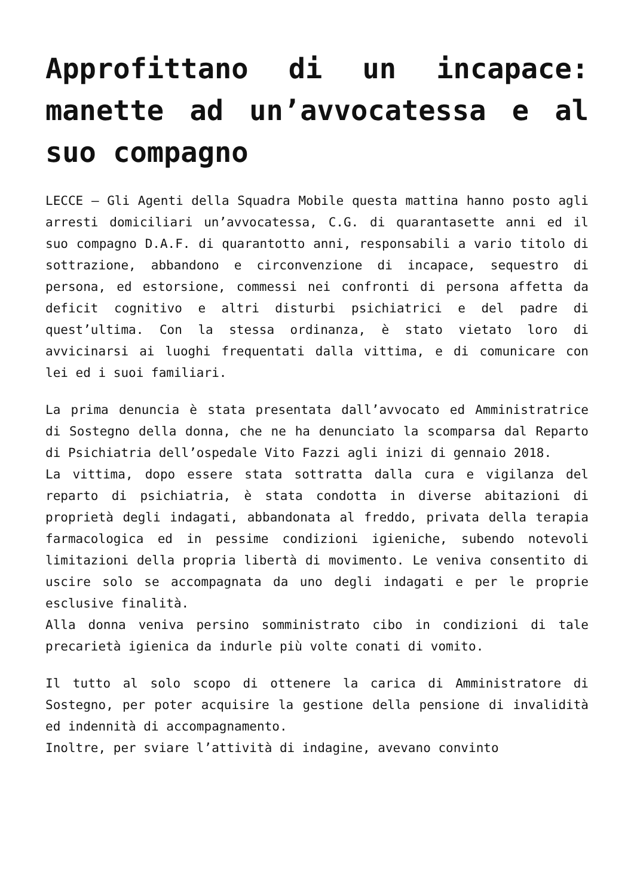Approfittano di un incapace: manette ad un’avvocatessa e al suo compagno
LECCE – Gli Agenti della Squadra Mobile questa mattina hanno posto agli arresti domiciliari un’avvocatessa, C.G. di quarantasette anni ed il suo compagno D.A.F. di quarantotto anni, responsabili a vario titolo di sottrazione, abbandono e circonvenzione di incapace, sequestro di persona, ed estorsione, commessi nei confronti di persona affetta da deficit cognitivo e altri disturbi psichiatrici e del padre di quest’ultima. Con la stessa ordinanza, è stato vietato loro di avvicinarsi ai luoghi frequentati dalla vittima, e di comunicare con lei ed i suoi familiari.
La prima denuncia è stata presentata dall’avvocato ed Amministratrice di Sostegno della donna, che ne ha denunciato la scomparsa dal Reparto di Psichiatria dell’ospedale Vito Fazzi agli inizi di gennaio 2018.
La vittima, dopo essere stata sottratta dalla cura e vigilanza del reparto di psichiatria, è stata condotta in diverse abitazioni di proprietà degli indagati, abbandonata al freddo, privata della terapia farmacologica ed in pessime condizioni igieniche, subendo notevoli limitazioni della propria libertà di movimento. Le veniva consentito di uscire solo se accompagnata da uno degli indagati e per le proprie esclusive finalità.
Alla donna veniva persino somministrato cibo in condizioni di tale precarietà igienica da indurle più volte conati di vomito.
Il tutto al solo scopo di ottenere la carica di Amministratore di Sostegno, per poter acquisire la gestione della pensione di invalidità ed indennità di accompagnamento.
Inoltre, per sviare l’attività di indagine, avevano convinto